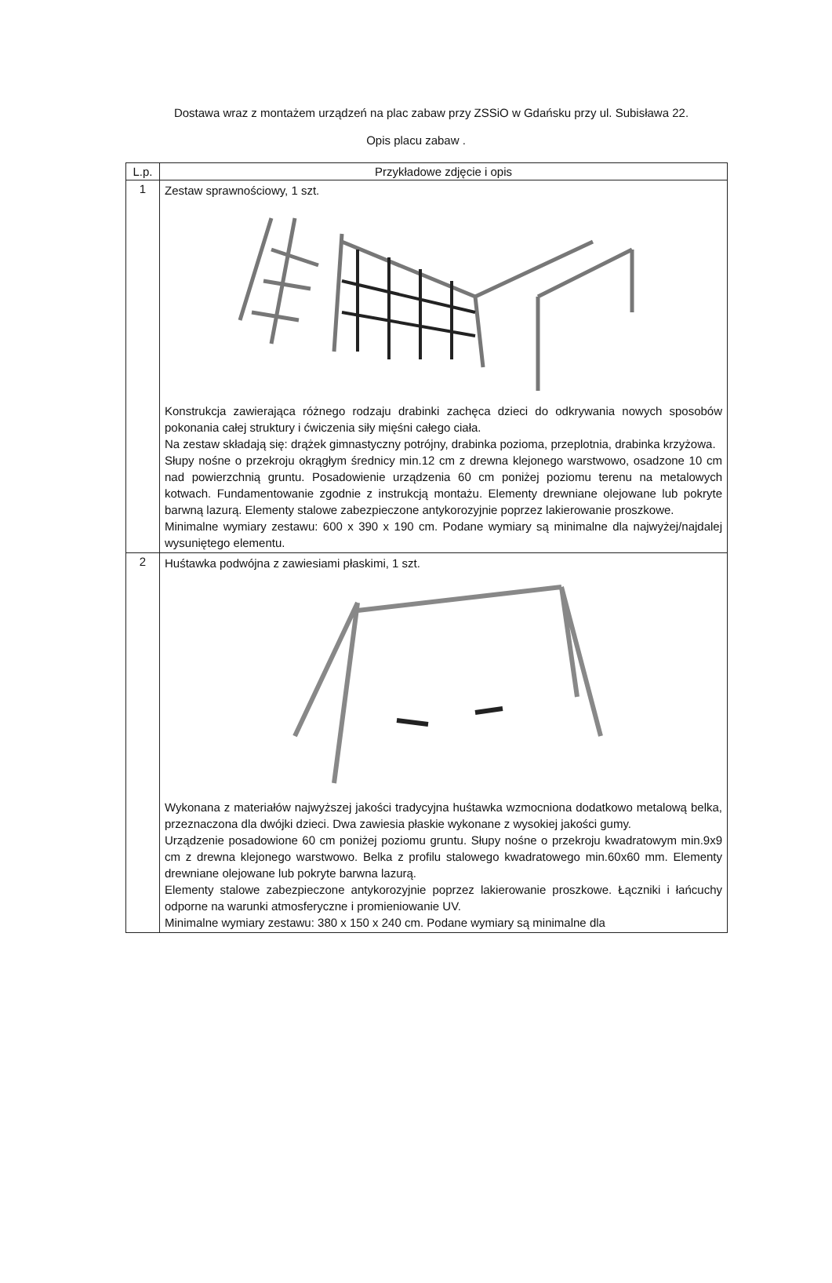Dostawa wraz z montażem urządzeń na plac zabaw przy ZSSiO w Gdańsku przy ul. Subisława 22.
Opis placu zabaw .
| L.p. | Przykładowe zdjęcie i opis |
| --- | --- |
| 1 | Zestaw sprawnościowy, 1 szt. Konstrukcja zawierająca różnego rodzaju drabinki zachęca dzieci do odkrywania nowych sposobów pokonania całej struktury i ćwiczenia siły mięśni całego ciała. Na zestaw składają się: drążek gimnastyczny potrójny, drabinka pozioma, przeplotnia, drabinka krzyżowa. Słupy nośne o przekroju okrągłym średnicy min.12 cm z drewna klejonego warstwowo, osadzone 10 cm nad powierzchnią gruntu. Posadowienie urządzenia 60 cm poniżej poziomu terenu na metalowych kotwach. Fundamentowanie zgodnie z instrukcją montażu. Elementy drewniane olejowane lub pokryte barwną lazurą. Elementy stalowe zabezpieczone antykorozyjnie poprzez lakierowanie proszkowe. Minimalne wymiary zestawu: 600 x 390 x 190 cm. Podane wymiary są minimalne dla najwyżej/najdalej wysuniętego elementu. |
| 2 | Huśtawka podwójna z zawiesiami płaskimi, 1 szt. Wykonana z materiałów najwyższej jakości tradycyjna huśtawka wzmocniona dodatkowo metalową belka, przeznaczona dla dwójki dzieci. Dwa zawiesia płaskie wykonane z wysokiej jakości gumy. Urządzenie posadowione 60 cm poniżej poziomu gruntu. Słupy nośne o przekroju kwadratowym min.9x9 cm z drewna klejonego warstwowo. Belka z profilu stalowego kwadratowego min.60x60 mm. Elementy drewniane olejowane lub pokryte barwna lazurą. Elementy stalowe zabezpieczone antykorozyjnie poprzez lakierowanie proszkowe. Łączniki i łańcuchy odporne na warunki atmosferyczne i promieniowanie UV. Minimalne wymiary zestawu: 380 x 150 x 240 cm. Podane wymiary są minimalne dla |